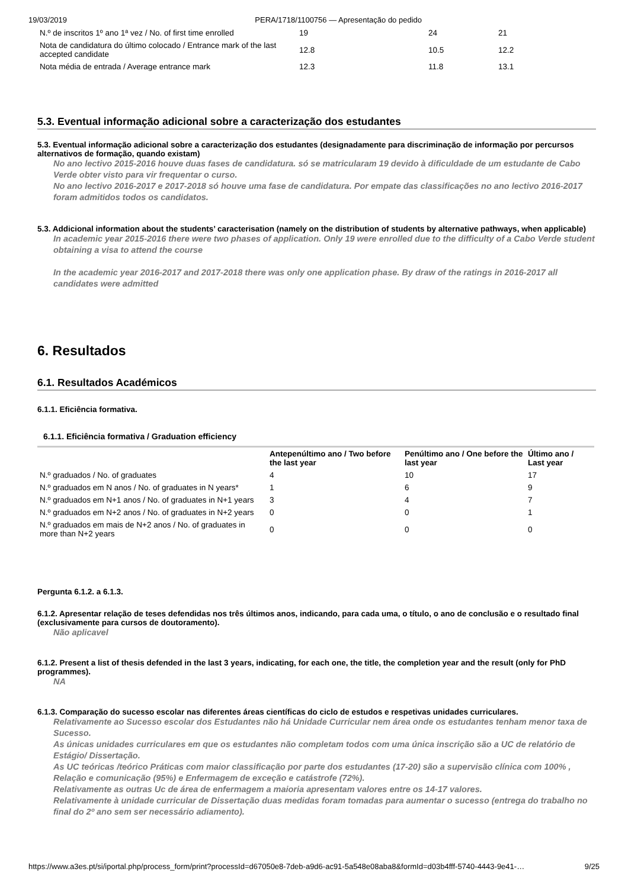19/03/2019 PERA/1718/1100756 — Apresentação do pedido
| N.º de inscritos 1º ano 1ª vez / No. of first time enrolled | 19 | 24 | 21 |
| Nota de candidatura do último colocado / Entrance mark of the last accepted candidate | 12.8 | 10.5 | 12.2 |
| Nota média de entrada / Average entrance mark | 12.3 | 11.8 | 13.1 |
5.3. Eventual informação adicional sobre a caracterização dos estudantes
5.3. Eventual informação adicional sobre a caracterização dos estudantes (designadamente para discriminação de informação por percursos alternativos de formação, quando existam)
No ano lectivo 2015-2016 houve duas fases de candidatura. só se matricularam 19 devido à dificuldade de um estudante de Cabo Verde obter visto para vir frequentar o curso.
No ano lectivo 2016-2017 e 2017-2018 só houve uma fase de candidatura. Por empate das classificações no ano lectivo 2016-2017 foram admitidos todos os candidatos.
5.3. Addicional information about the students’ caracterisation (namely on the distribution of students by alternative pathways, when applicable)
In academic year 2015-2016 there were two phases of application. Only 19 were enrolled due to the difficulty of a Cabo Verde student obtaining a visa to attend the course
In the academic year 2016-2017 and 2017-2018 there was only one application phase. By draw of the ratings in 2016-2017 all candidates were admitted
6. Resultados
6.1. Resultados Académicos
6.1.1. Eficiência formativa.
6.1.1. Eficiência formativa / Graduation efficiency
| | Antepenúltimo ano / Two before the last year | Penúltimo ano / One before the last year | Último ano / Last year |
| --- | --- | --- | --- |
| N.º graduados / No. of graduates | 4 | 10 | 17 |
| N.º graduados em N anos / No. of graduates in N years* | 1 | 6 | 9 |
| N.º graduados em N+1 anos / No. of graduates in N+1 years | 3 | 4 | 7 |
| N.º graduados em N+2 anos / No. of graduates in N+2 years | 0 | 0 | 1 |
| N.º graduados em mais de N+2 anos / No. of graduates in more than N+2 years | 0 | 0 | 0 |
Pergunta 6.1.2. a 6.1.3.
6.1.2. Apresentar relação de teses defendidas nos três últimos anos, indicando, para cada uma, o título, o ano de conclusão e o resultado final (exclusivamente para cursos de doutoramento).
Não aplicavel
6.1.2. Present a list of thesis defended in the last 3 years, indicating, for each one, the title, the completion year and the result (only for PhD programmes).
NA
6.1.3. Comparação do sucesso escolar nas diferentes áreas científicas do ciclo de estudos e respetivas unidades curriculares.
Relativamente ao Sucesso escolar dos Estudantes não há Unidade Curricular nem área onde os estudantes tenham menor taxa de Sucesso.
As únicas unidades curriculares em que os estudantes não completam todos com uma única inscrição são a UC de relatório de Estágio/ Dissertação.
As UC teóricas /teórico Práticas com maior classificação por parte dos estudantes (17-20) são a supervisão clínica com 100% , Relação e comunicação (95%) e Enfermagem de exceção e catástrofe (72%).
Relativamente as outras Uc de área de enfermagem a maioria apresentam valores entre os 14-17 valores.
Relativamente à unidade curricular de Dissertação duas medidas foram tomadas para aumentar o sucesso (entrega do trabalho no final do 2º ano sem ser necessário adiamento).
https://www.a3es.pt/si/iportal.php/process_form/print?processId=d67050e8-7deb-a9d6-ac91-5a548e08aba8&formId=d03b4fff-5740-4443-9e41-… 9/25